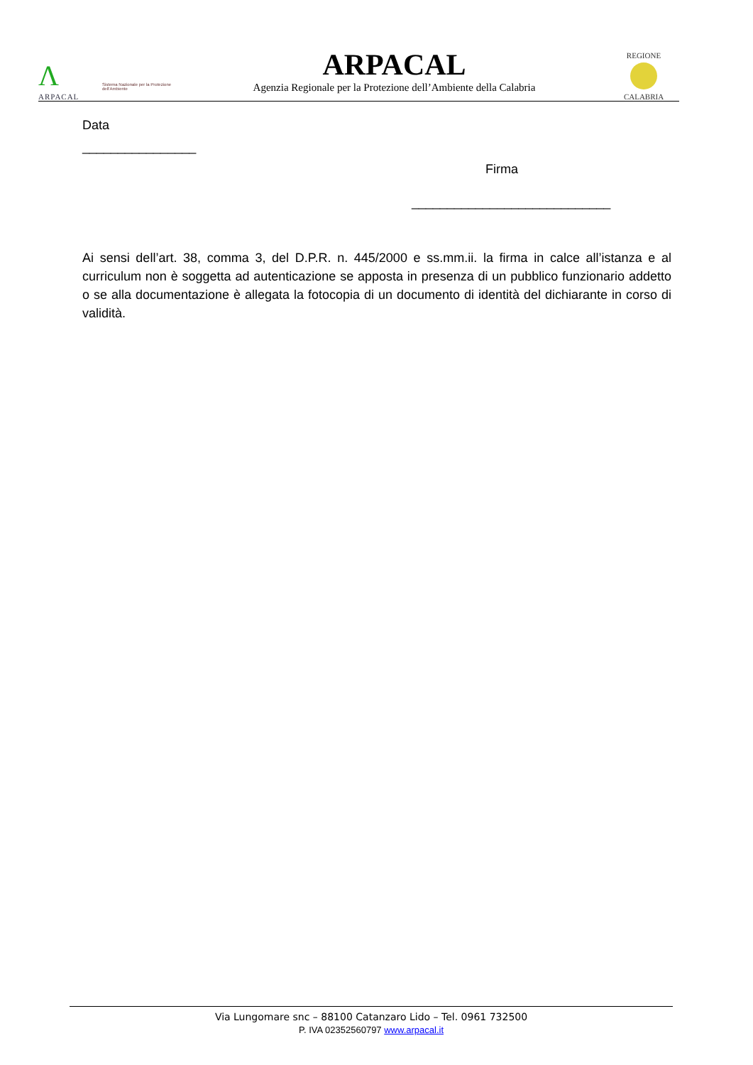Λ
ARPACAL
Sistema Nazionale per la Protezione dell'Ambiente
ARPACAL
Agenzia Regionale per la Protezione dell’Ambiente della Calabria
REGIONE
CALABRIA
Data
________________
Firma
____________________________
Ai sensi dell’art. 38, comma 3, del D.P.R. n. 445/2000 e ss.mm.ii. la firma in calce all’istanza e al curriculum non è soggetta ad autenticazione se apposta in presenza di un pubblico funzionario addetto o se alla documentazione è allegata la fotocopia di un documento di identità del dichiarante in corso di validità.
Via Lungomare snc – 88100 Catanzaro Lido – Tel. 0961 732500
P. IVA 02352560797 www.arpacal.it